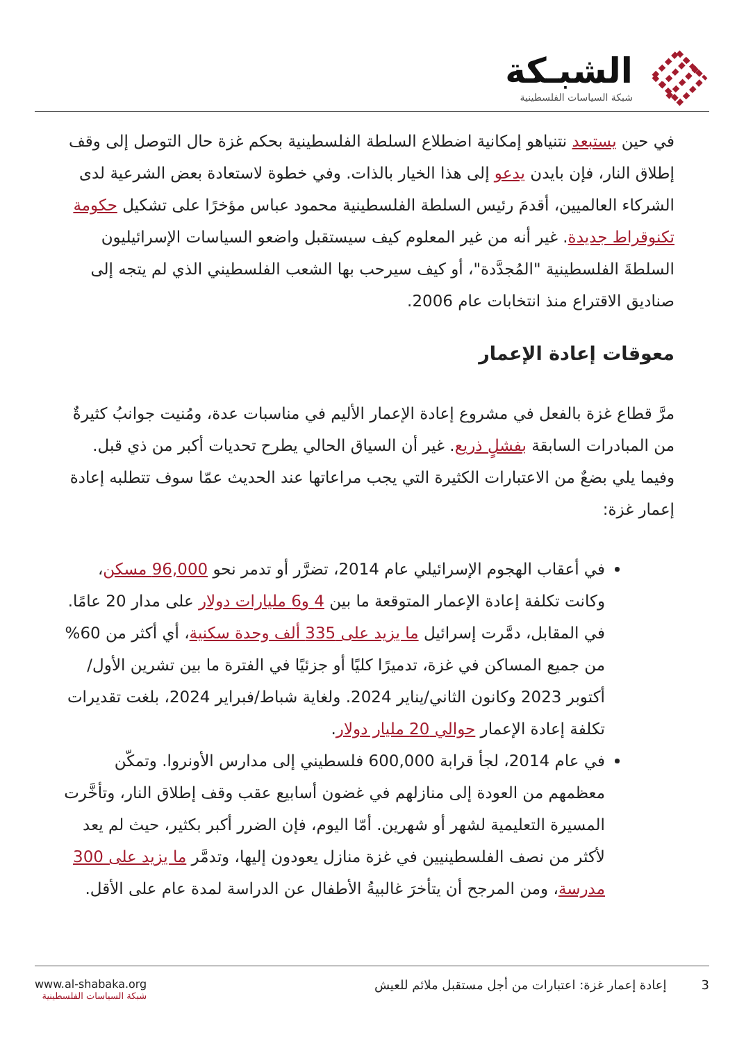الشبـكة
شبكة السياسات الفلسطينية
في حين يستبعد نتنياهو إمكانية اضطلاع السلطة الفلسطينية بحكم غزة حال التوصل إلى وقف إطلاق النار، فإن بايدن يدعو إلى هذا الخيار بالذات. وفي خطوة لاستعادة بعض الشرعية لدى الشركاء العالميين، أقدمَ رئيس السلطة الفلسطينية محمود عباس مؤخرًا على تشكيل حكومة تكنوقراط جديدة. غير أنه من غير المعلوم كيف سيستقبل واضعو السياسات الإسرائيليون السلطةَ الفلسطينية "المُجدَّدة"، أو كيف سيرحب بها الشعب الفلسطيني الذي لم يتجه إلى صناديق الاقتراع منذ انتخابات عام 2006.
معوقات إعادة الإعمار
مرَّ قطاع غزة بالفعل في مشروع إعادة الإعمار الأليم في مناسبات عدة، ومُنيت جوانبُ كثيرةٌ من المبادرات السابقة بفشلٍ ذريع. غير أن السياق الحالي يطرح تحديات أكبر من ذي قبل. وفيما يلي بضعٌ من الاعتبارات الكثيرة التي يجب مراعاتها عند الحديث عمّا سوف تتطلبه إعادة إعمار غزة:
في أعقاب الهجوم الإسرائيلي عام 2014، تضرَّر أو تدمر نحو 96,000 مسكن، وكانت تكلفة إعادة الإعمار المتوقعة ما بين 4 و6 مليارات دولار على مدار 20 عامًا. في المقابل، دمَّرت إسرائيل ما يزيد على 335 ألف وحدة سكنية، أي أكثر من 60% من جميع المساكن في غزة، تدميرًا كليًا أو جزئيًا في الفترة ما بين تشرين الأول/أكتوبر 2023 وكانون الثاني/يناير 2024. ولغاية شباط/فبراير 2024، بلغت تقديرات تكلفة إعادة الإعمار حوالي 20 مليار دولار.
في عام 2014، لجأ قرابة 600,000 فلسطيني إلى مدارس الأونروا. وتمكّن معظمهم من العودة إلى منازلهم في غضون أسابيع عقب وقف إطلاق النار، وتأخَّرت المسيرة التعليمية لشهر أو شهرين. أمّا اليوم، فإن الضرر أكبر بكثير، حيث لم يعد لأكثر من نصف الفلسطينيين في غزة منازل يعودون إليها، وتدمَّر ما يزيد على 300 مدرسة، ومن المرجح أن يتأخرَ غالبيةُ الأطفال عن الدراسة لمدة عام على الأقل.
www.al-shabaka.org
شبكة السياسات الفلسطينية
3 إعادة إعمار غزة: اعتبارات من أجل مستقبل ملائم للعيش